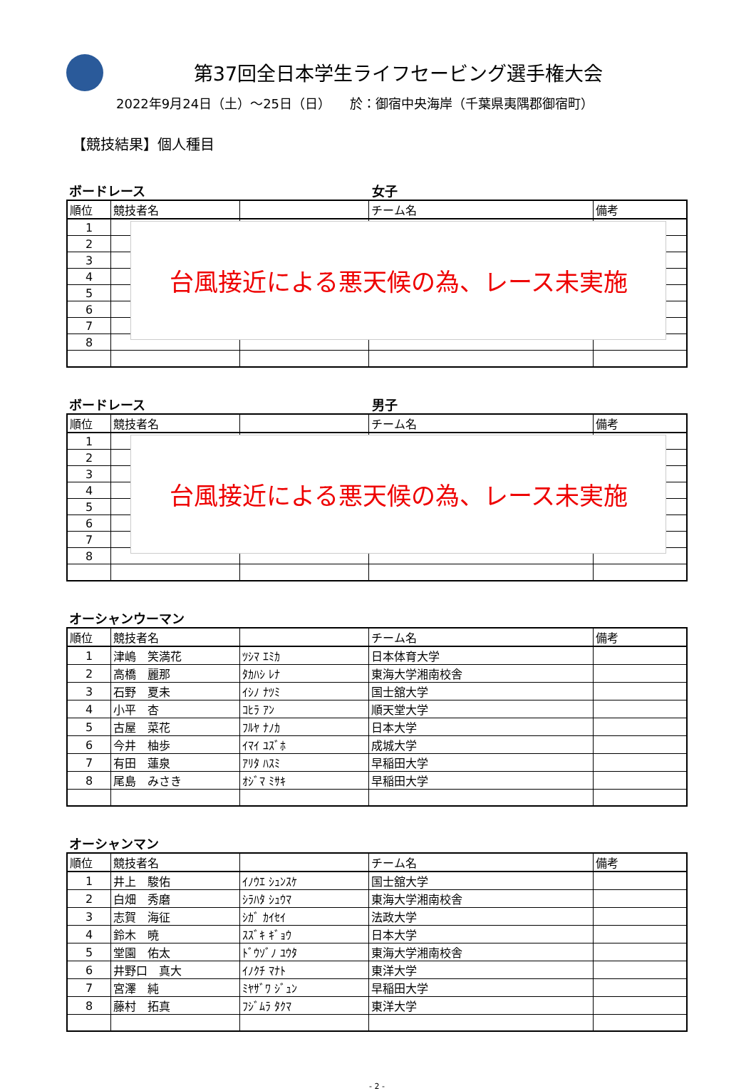第37回全日本学生ライフセービング選手権大会
2022年9月24日（土）～25日（日）　　於：御宿中央海岸（千葉県夷隅郡御宿町）
【競技結果】個人種目
ボードレース 女子
| 順位 | 競技者名 | | チーム名 | 備考 |
| --- | --- | --- | --- | --- |
| 1 | | | | |
| 2 | | | | |
| 3 | | | | |
| 4 | | | | |
| 5 | | | | |
| 6 | | | | |
| 7 | | | | |
| 8 | | | | |
台風接近による悪天候の為、レース未実施
ボードレース 男子
| 順位 | 競技者名 | | チーム名 | 備考 |
| --- | --- | --- | --- | --- |
| 1 | | | | |
| 2 | | | | |
| 3 | | | | |
| 4 | | | | |
| 5 | | | | |
| 6 | | | | |
| 7 | | | | |
| 8 | | | | |
台風接近による悪天候の為、レース未実施
オーシャンウーマン
| 順位 | 競技者名 | | チーム名 | 備考 |
| --- | --- | --- | --- | --- |
| 1 | 津嶋 笑満花 | ﾂｼﾏ ｴﾐｶ | 日本体育大学 | |
| 2 | 高橋 麗那 | ﾀｶﾊｼ ﾚﾅ | 東海大学湘南校舎 | |
| 3 | 石野 夏未 | ｲｼﾉ ﾅﾂﾐ | 国士舘大学 | |
| 4 | 小平 杏 | ｺﾋﾗ ｱﾝ | 順天堂大学 | |
| 5 | 古屋 菜花 | ﾌﾙﾔ ﾅﾉｶ | 日本大学 | |
| 6 | 今井 柚歩 | ｲﾏｲ ﾕｽﾞﾎ | 成城大学 | |
| 7 | 有田 蓮泉 | ｱﾘﾀ ﾊｽﾐ | 早稲田大学 | |
| 8 | 尾島 みさき | ｵｼﾞﾏ ﾐｻｷ | 早稲田大学 | |
オーシャンマン
| 順位 | 競技者名 | | チーム名 | 備考 |
| --- | --- | --- | --- | --- |
| 1 | 井上 駿佑 | ｲﾉｳｴ ｼｭﾝｽｹ | 国士舘大学 | |
| 2 | 白畑 秀磨 | ｼﾗﾊﾀ ｼｭｳﾏ | 東海大学湘南校舎 | |
| 3 | 志賀 海征 | ｼｶﾞ ｶｲｾｲ | 法政大学 | |
| 4 | 鈴木 暁 | ｽｽﾞｷ ｷﾞｮｳ | 日本大学 | |
| 5 | 堂園 佑太 | ﾄﾞｳｿﾞﾉ ﾕｳﾀ | 東海大学湘南校舎 | |
| 6 | 井野口 真大 | ｲﾉｸﾁ ﾏﾅﾄ | 東洋大学 | |
| 7 | 宮澤 純 | ﾐﾔｻﾞﾜ ｼﾞｭﾝ | 早稲田大学 | |
| 8 | 藤村 拓真 | ﾌｼﾞﾑﾗ ﾀｸﾏ | 東洋大学 | |
- 2 -